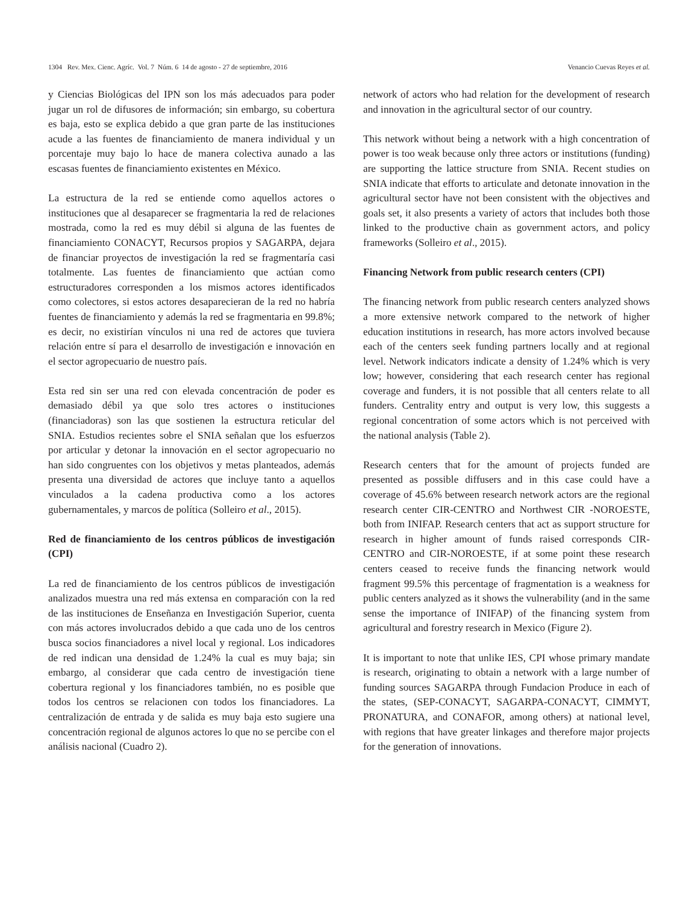1304 Rev. Mex. Cienc. Agríc. Vol. 7 Núm. 6 14 de agosto - 27 de septiembre, 2016 Venancio Cuevas Reyes et al.
y Ciencias Biológicas del IPN son los más adecuados para poder jugar un rol de difusores de información; sin embargo, su cobertura es baja, esto se explica debido a que gran parte de las instituciones acude a las fuentes de financiamiento de manera individual y un porcentaje muy bajo lo hace de manera colectiva aunado a las escasas fuentes de financiamiento existentes en México.
La estructura de la red se entiende como aquellos actores o instituciones que al desaparecer se fragmentaria la red de relaciones mostrada, como la red es muy débil si alguna de las fuentes de financiamiento CONACYT, Recursos propios y SAGARPA, dejara de financiar proyectos de investigación la red se fragmentaría casi totalmente. Las fuentes de financiamiento que actúan como estructuradores corresponden a los mismos actores identificados como colectores, si estos actores desaparecieran de la red no habría fuentes de financiamiento y además la red se fragmentaria en 99.8%; es decir, no existirían vínculos ni una red de actores que tuviera relación entre sí para el desarrollo de investigación e innovación en el sector agropecuario de nuestro país.
Esta red sin ser una red con elevada concentración de poder es demasiado débil ya que solo tres actores o instituciones (financiadoras) son las que sostienen la estructura reticular del SNIA. Estudios recientes sobre el SNIA señalan que los esfuerzos por articular y detonar la innovación en el sector agropecuario no han sido congruentes con los objetivos y metas planteados, además presenta una diversidad de actores que incluye tanto a aquellos vinculados a la cadena productiva como a los actores gubernamentales, y marcos de política (Solleiro et al., 2015).
Red de financiamiento de los centros públicos de investigación (CPI)
La red de financiamiento de los centros públicos de investigación analizados muestra una red más extensa en comparación con la red de las instituciones de Enseñanza en Investigación Superior, cuenta con más actores involucrados debido a que cada uno de los centros busca socios financiadores a nivel local y regional. Los indicadores de red indican una densidad de 1.24% la cual es muy baja; sin embargo, al considerar que cada centro de investigación tiene cobertura regional y los financiadores también, no es posible que todos los centros se relacionen con todos los financiadores. La centralización de entrada y de salida es muy baja esto sugiere una concentración regional de algunos actores lo que no se percibe con el análisis nacional (Cuadro 2).
network of actors who had relation for the development of research and innovation in the agricultural sector of our country.
This network without being a network with a high concentration of power is too weak because only three actors or institutions (funding) are supporting the lattice structure from SNIA. Recent studies on SNIA indicate that efforts to articulate and detonate innovation in the agricultural sector have not been consistent with the objectives and goals set, it also presents a variety of actors that includes both those linked to the productive chain as government actors, and policy frameworks (Solleiro et al., 2015).
Financing Network from public research centers (CPI)
The financing network from public research centers analyzed shows a more extensive network compared to the network of higher education institutions in research, has more actors involved because each of the centers seek funding partners locally and at regional level. Network indicators indicate a density of 1.24% which is very low; however, considering that each research center has regional coverage and funders, it is not possible that all centers relate to all funders. Centrality entry and output is very low, this suggests a regional concentration of some actors which is not perceived with the national analysis (Table 2).
Research centers that for the amount of projects funded are presented as possible diffusers and in this case could have a coverage of 45.6% between research network actors are the regional research center CIR-CENTRO and Northwest CIR -NOROESTE, both from INIFAP. Research centers that act as support structure for research in higher amount of funds raised corresponds CIR-CENTRO and CIR-NOROESTE, if at some point these research centers ceased to receive funds the financing network would fragment 99.5% this percentage of fragmentation is a weakness for public centers analyzed as it shows the vulnerability (and in the same sense the importance of INIFAP) of the financing system from agricultural and forestry research in Mexico (Figure 2).
It is important to note that unlike IES, CPI whose primary mandate is research, originating to obtain a network with a large number of funding sources SAGARPA through Fundacion Produce in each of the states, (SEP-CONACYT, SAGARPA-CONACYT, CIMMYT, PRONATURA, and CONAFOR, among others) at national level, with regions that have greater linkages and therefore major projects for the generation of innovations.